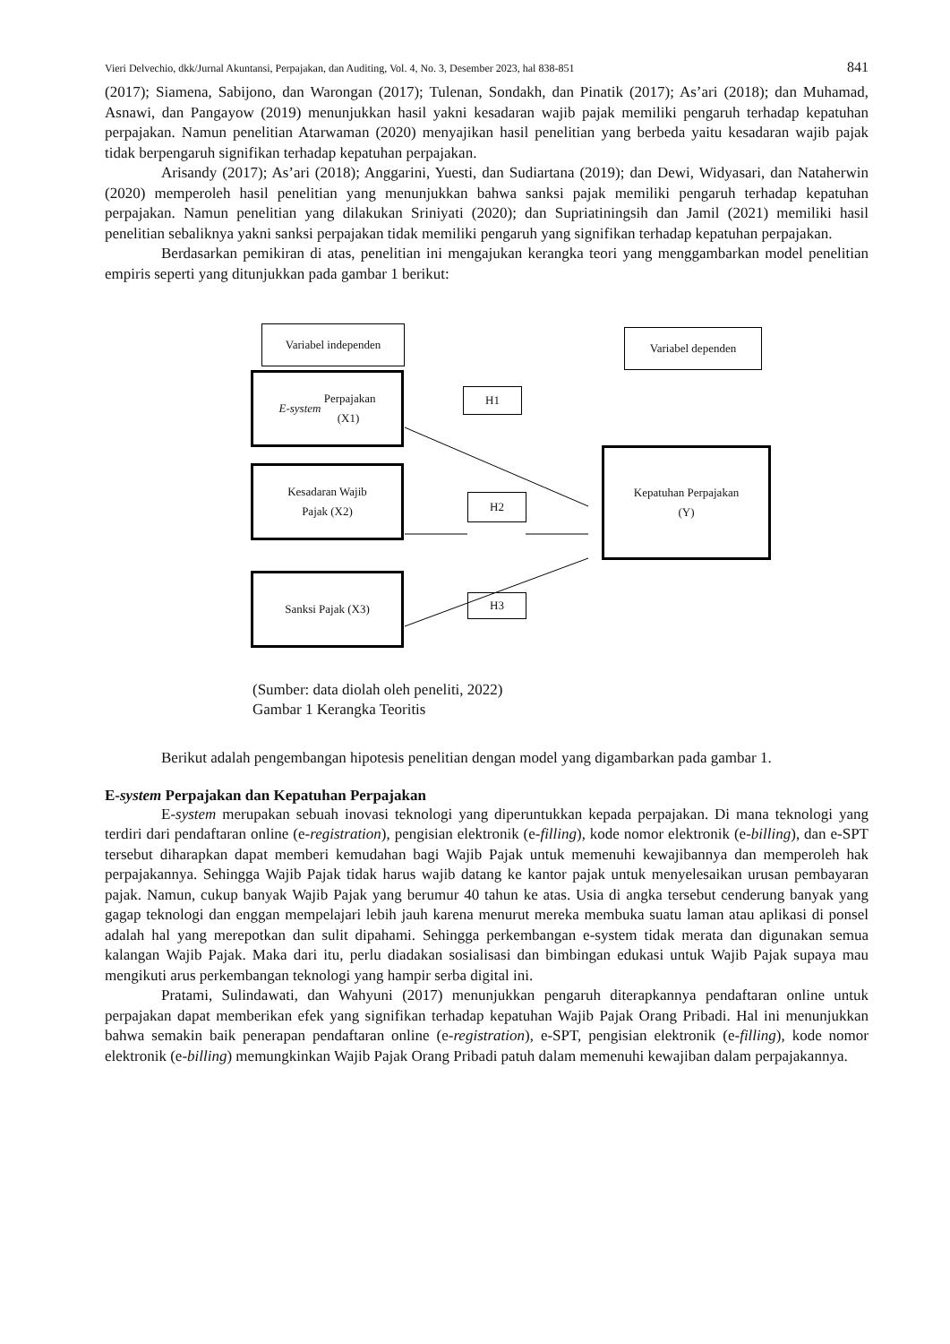Vieri Delvechio, dkk/Jurnal Akuntansi, Perpajakan, dan Auditing, Vol. 4, No. 3, Desember 2023, hal 838-851 841
(2017); Siamena, Sabijono, dan Warongan (2017); Tulenan, Sondakh, dan Pinatik (2017); As’ari (2018); dan Muhamad, Asnawi, dan Pangayow (2019) menunjukkan hasil yakni kesadaran wajib pajak memiliki pengaruh terhadap kepatuhan perpajakan. Namun penelitian Atarwaman (2020) menyajikan hasil penelitian yang berbeda yaitu kesadaran wajib pajak tidak berpengaruh signifikan terhadap kepatuhan perpajakan.
Arisandy (2017); As’ari (2018); Anggarini, Yuesti, dan Sudiartana (2019); dan Dewi, Widyasari, dan Nataherwin (2020) memperoleh hasil penelitian yang menunjukkan bahwa sanksi pajak memiliki pengaruh terhadap kepatuhan perpajakan. Namun penelitian yang dilakukan Sriniyati (2020); dan Supriatiningsih dan Jamil (2021) memiliki hasil penelitian sebaliknya yakni sanksi perpajakan tidak memiliki pengaruh yang signifikan terhadap kepatuhan perpajakan.
Berdasarkan pemikiran di atas, penelitian ini mengajukan kerangka teori yang menggambarkan model penelitian empiris seperti yang ditunjukkan pada gambar 1 berikut:
Variabel independen Variabel dependen
E-system Perpajakan
(X1)
H1
Kesadaran Wajib
Pajak (X2)
H2
Kepatuhan Perpajakan
(Y)
Sanksi Pajak (X3)
H3
(Sumber: data diolah oleh peneliti, 2022)
Gambar 1 Kerangka Teoritis
Berikut adalah pengembangan hipotesis penelitian dengan model yang digambarkan pada gambar 1.
E-system Perpajakan dan Kepatuhan Perpajakan
E-system merupakan sebuah inovasi teknologi yang diperuntukkan kepada perpajakan. Di mana teknologi yang terdiri dari pendaftaran online (e-registration), pengisian elektronik (e-filling), kode nomor elektronik (e-billing), dan e-SPT tersebut diharapkan dapat memberi kemudahan bagi Wajib Pajak untuk memenuhi kewajibannya dan memperoleh hak perpajakannya. Sehingga Wajib Pajak tidak harus wajib datang ke kantor pajak untuk menyelesaikan urusan pembayaran pajak. Namun, cukup banyak Wajib Pajak yang berumur 40 tahun ke atas. Usia di angka tersebut cenderung banyak yang gagap teknologi dan enggan mempelajari lebih jauh karena menurut mereka membuka suatu laman atau aplikasi di ponsel adalah hal yang merepotkan dan sulit dipahami. Sehingga perkembangan e-system tidak merata dan digunakan semua kalangan Wajib Pajak. Maka dari itu, perlu diadakan sosialisasi dan bimbingan edukasi untuk Wajib Pajak supaya mau mengikuti arus perkembangan teknologi yang hampir serba digital ini.
Pratami, Sulindawati, dan Wahyuni (2017) menunjukkan pengaruh diterapkannya pendaftaran online untuk perpajakan dapat memberikan efek yang signifikan terhadap kepatuhan Wajib Pajak Orang Pribadi. Hal ini menunjukkan bahwa semakin baik penerapan pendaftaran online (e-registration), e-SPT, pengisian elektronik (e-filling), kode nomor elektronik (e-billing) memungkinkan Wajib Pajak Orang Pribadi patuh dalam memenuhi kewajiban dalam perpajakannya.